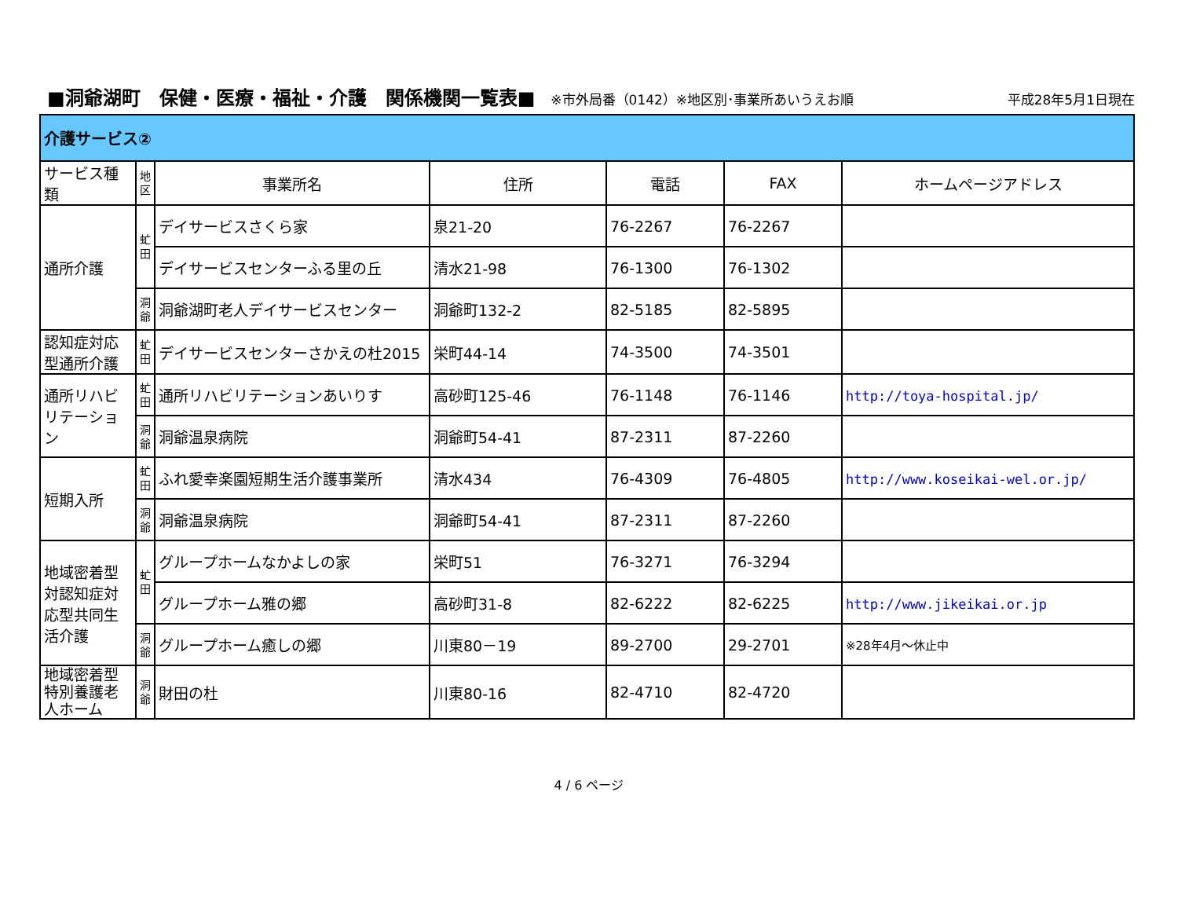■洞爺湖町　保健・医療・福祉・介護　関係機関一覧表■ ※市外局番（0142）※地区別･事業所あいうえお順 平成28年5月1日現在
| 介護サービス② | | | | | | |
| サービス種類 | 地 区 | 事業所名 | 住所 | 電話 | FAX | ホームページアドレス |
| 通所介護 | 虻 田 | デイサービスさくら家 | 泉21-20 | 76-2267 | 76-2267 | |
| | | デイサービスセンターふる里の丘 | 清水21-98 | 76-1300 | 76-1302 | |
| | 洞 爺 | 洞爺湖町老人デイサービスセンター | 洞爺町132-2 | 82-5185 | 82-5895 | |
| 認知症対応型通所介護 | 虻 田 | デイサービスセンターさかえの杜2015 | 栄町44-14 | 74-3500 | 74-3501 | |
| 通所リハビリテーション | 虻 田 | 通所リハビリテーションあいりす | 高砂町125-46 | 76-1148 | 76-1146 | http://toya-hospital.jp/ |
| | 洞 爺 | 洞爺温泉病院 | 洞爺町54-41 | 87-2311 | 87-2260 | |
| 短期入所 | 虻 田 | ふれ愛幸楽園短期生活介護事業所 | 清水434 | 76-4309 | 76-4805 | http://www.koseikai-wel.or.jp/ |
| | 洞 爺 | 洞爺温泉病院 | 洞爺町54-41 | 87-2311 | 87-2260 | |
| 地域密着型対認知症対応型共同生活介護 | 虻 田 | グループホームなかよしの家 | 栄町51 | 76-3271 | 76-3294 | |
| | | グループホーム雅の郷 | 高砂町31-8 | 82-6222 | 82-6225 | http://www.jikeikai.or.jp |
| | 洞 爺 | グループホーム癒しの郷 | 川東80－19 | 89-2700 | 29-2701 | ※28年4月～休止中 |
| 地域密着型特別養護老人ホーム | 洞 爺 | 財田の杜 | 川東80-16 | 82-4710 | 82-4720 | |
4 / 6 ページ